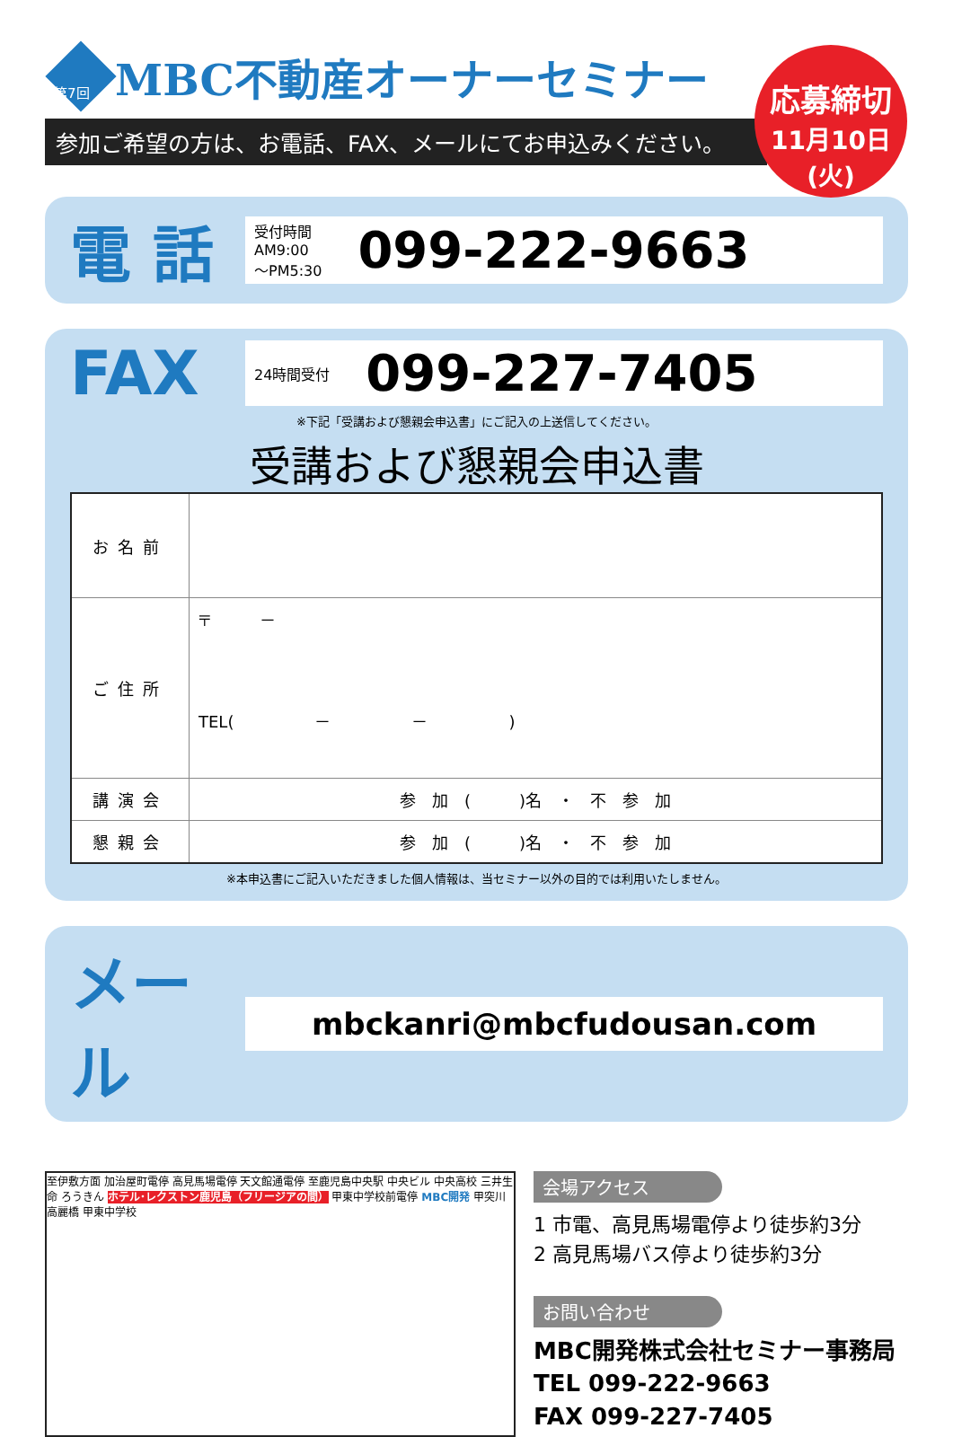第7回
MBC不動産オーナーセミナー
参加ご希望の方は、お電話、FAX、メールにてお申込みください。
応募締切
11月10日(火)
電 話
受付時間
AM9:00
～PM5:30 099-222-9663
FAX
24時間受付 099-227-7405
※下記「受講および懇親会申込書」にご記入の上送信してください。
受講および懇親会申込書
| お名前 | |
| ご住所 | 〒 － TEL( － － ) |
| 講演会 | 参 加 ( )名 ・ 不 参 加 |
| 懇親会 | 参 加 ( )名 ・ 不 参 加 |
※本申込書にご記入いただきました個人情報は、当セミナー以外の目的では利用いたしません。
メール
mbckanri@mbcfudousan.com
至伊敷方面 加治屋町電停 高見馬場電停 天文館通電停 至鹿児島中央駅 中央ビル 中央高校 三井生命 ろうきん ホテル･レクストン鹿児島（フリージアの間） 甲東中学校前電停 MBC開発 甲突川 高麗橋 甲東中学校
会場アクセス
1 市電、高見馬場電停より徒歩約3分
2 高見馬場バス停より徒歩約3分
お問い合わせ
MBC開発株式会社セミナー事務局
TEL 099-222-9663
FAX 099-227-7405